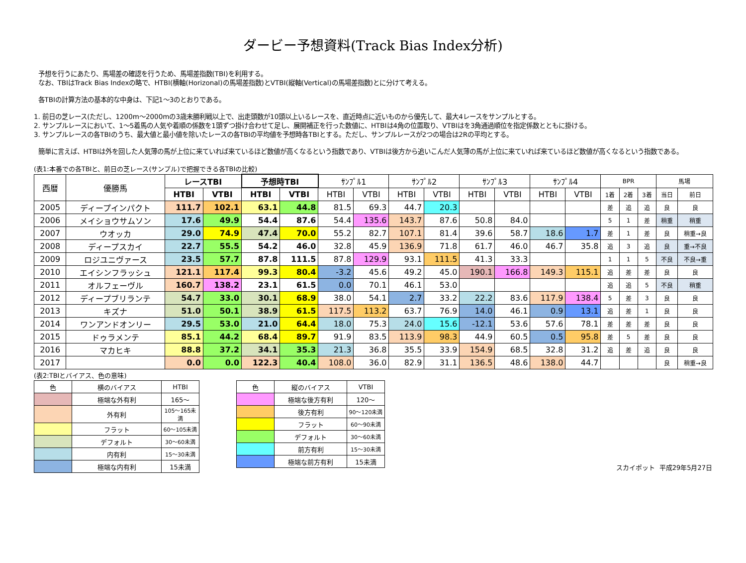ダービー予想資料(Track Bias Index分析)
予想を行うにあたり、馬場差の確認を行うため、馬場差指数(TBI)を利用する。
なお、TBIはTrack Bias Indexの略で、HTBI(横軸(Horizonal)の馬場差指数)とVTBI(縦軸(Vertical)の馬場差指数)とに分けて考える。
各TBIの計算方法の基本的な中身は、下記1～3のとおりである。
1. 前日の芝レース(ただし、1200m～2000mの3歳未勝利戦以上で、出走頭数が10頭以上いるレースを、直近時点に近いものから優先して、最大4レースをサンプルとする。
2. サンプルレースにおいて、1～5着馬の人気や着順の係数を1頭ずつ掛け合わせて足し、展開補正を行った数値に、HTBIは4角の位置取り、VTBIはを3角通過順位を指定係数とともに掛ける。
3. サンプルレースの各TBIのうち、最大値と最小値を除いたレースの各TBIの平均値を予想時各TBIとする。ただし、サンプルレースが2つの場合は2Rの平均とする。
簡単に言えば、HTBIは外を回した人気薄の馬が上位に来ていれば来ているほど数値が高くなるという指数であり、VTBIは後方から追いこんだ人気薄の馬が上位に来ていれば来ているほど数値が高くなるという指数である。
(表1:本番での各TBIと、前日の芝レース(サンプル)で把握できる各TBIの比較)
| 西暦 | 優勝馬 | レースTBI | | 予想時TBI | | ｻﾝﾌﾟﾙ1 | | ｻﾝﾌﾟﾙ2 | | ｻﾝﾌﾟﾙ3 | | ｻﾝﾌﾟﾙ4 | | BPR | | | 馬場 | |
| --- | --- | --- | --- | --- | --- | --- | --- | --- | --- | --- | --- | --- | --- | --- | --- | --- | --- | --- |
| | | HTBI | VTBI | HTBI | VTBI | HTBI | VTBI | HTBI | VTBI | HTBI | VTBI | HTBI | VTBI | 1着 | 2着 | 3着 | 当日 | 前日 |
| 2005 | ディープインパクト | 111.7 | 102.1 | 63.1 | 44.8 | 81.5 | 69.3 | 44.7 | 20.3 | | | | | 差 | 追 | 追 | 良 | 良 |
| 2006 | メイショウサムソン | 17.6 | 49.9 | 54.4 | 87.6 | 54.4 | 135.6 | 143.7 | 87.6 | 50.8 | 84.0 | | | 5 | 1 | 差 | 稍重 | 稍重 |
| 2007 | ウオッカ | 29.0 | 74.9 | 47.4 | 70.0 | 55.2 | 82.7 | 107.1 | 81.4 | 39.6 | 58.7 | 18.6 | 1.7 | 差 | 1 | 差 | 良 | 稍重→良 |
| 2008 | ディープスカイ | 22.7 | 55.5 | 54.2 | 46.0 | 32.8 | 45.9 | 136.9 | 71.8 | 61.7 | 46.0 | 46.7 | 35.8 | 追 | 3 | 追 | 良 | 重→不良 |
| 2009 | ロジユニヴァース | 23.5 | 57.7 | 87.8 | 111.5 | 87.8 | 129.9 | 93.1 | 111.5 | 41.3 | 33.3 | | | 1 | 1 | 5 | 不良 | 不良→重 |
| 2010 | エイシンフラッシュ | 121.1 | 117.4 | 99.3 | 80.4 | -3.2 | 45.6 | 49.2 | 45.0 | 190.1 | 166.8 | 149.3 | 115.1 | 追 | 差 | 差 | 良 | 良 |
| 2011 | オルフェーヴル | 160.7 | 138.2 | 23.1 | 61.5 | 0.0 | 70.1 | 46.1 | 53.0 | | | | | 追 | 追 | 5 | 不良 | 稍重 |
| 2012 | ディープブリランテ | 54.7 | 33.0 | 30.1 | 68.9 | 38.0 | 54.1 | 2.7 | 33.2 | 22.2 | 83.6 | 117.9 | 138.4 | 5 | 差 | 3 | 良 | 良 |
| 2013 | キズナ | 51.0 | 50.1 | 38.9 | 61.5 | 117.5 | 113.2 | 63.7 | 76.9 | 14.0 | 46.1 | 0.9 | 13.1 | 追 | 差 | 1 | 良 | 良 |
| 2014 | ワンアンドオンリー | 29.5 | 53.0 | 21.0 | 64.4 | 18.0 | 75.3 | 24.0 | 15.6 | -12.1 | 53.6 | 57.6 | 78.1 | 差 | 差 | 差 | 良 | 良 |
| 2015 | ドゥラメンテ | 85.1 | 44.2 | 68.4 | 89.7 | 91.9 | 83.5 | 113.9 | 98.3 | 44.9 | 60.5 | 0.5 | 95.8 | 差 | 5 | 差 | 良 | 良 |
| 2016 | マカヒキ | 88.8 | 37.2 | 34.1 | 35.3 | 21.3 | 36.8 | 35.5 | 33.9 | 154.9 | 68.5 | 32.8 | 31.2 | 追 | 差 | 追 | 良 | 良 |
| 2017 | | 0.0 | 0.0 | 122.3 | 40.4 | 108.0 | 36.0 | 82.9 | 31.1 | 136.5 | 48.6 | 138.0 | 44.7 | | | | 良 | 稍重→良 |
(表2:TBIとバイアス、色の意味)
| 色 | 横のバイアス | HTBI |
| | 極端な外有利 | 165～ |
| | 外有利 | 105～165未満 |
| | フラット | 60～105未満 |
| | デフォルト | 30～60未満 |
| | 内有利 | 15～30未満 |
| | 極端な内有利 | 15未満 |
| 色 | 縦のバイアス | VTBI |
| | 極端な後方有利 | 120～ |
| | 後方有利 | 90～120未満 |
| | フラット | 60～90未満 |
| | デフォルト | 30～60未満 |
| | 前方有利 | 15～30未満 |
| | 極端な前方有利 | 15未満 |
スカイポット 平成29年5月27日